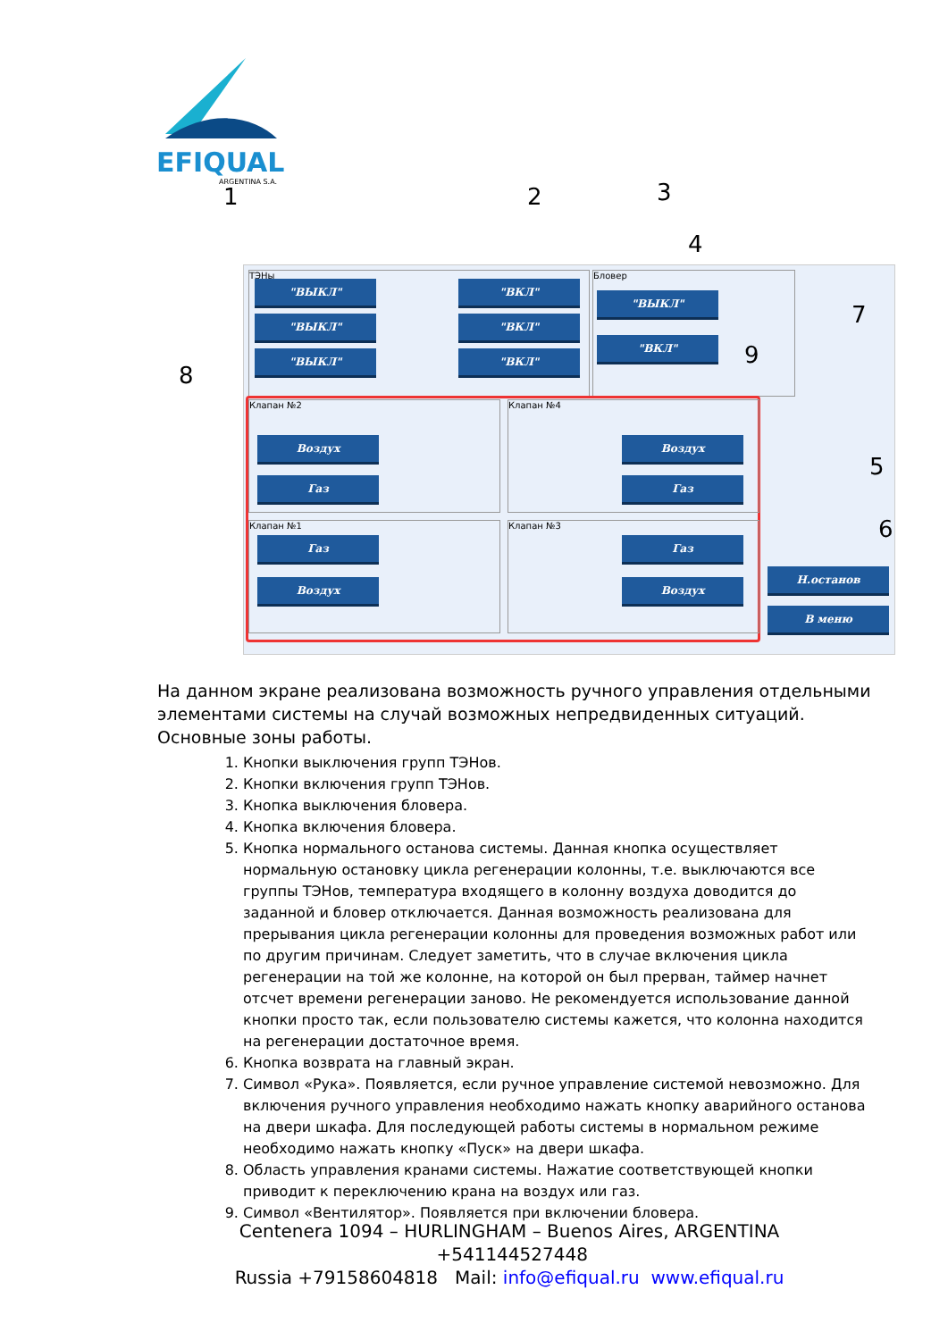EFIQUAL
ARGENTINA S.A.
1 2 3
4
8
ТЭНы
"ВЫКЛ"
"ВЫКЛ"
"ВЫКЛ"
"ВКЛ"
"ВКЛ"
"ВКЛ"
Бловер
"ВЫКЛ"
"ВКЛ" 9
7
Клапан №2 Клапан №4
Клапан №1 Клапан №3
Воздух
Газ
Воздух
Газ
Газ
Воздух
Газ
Воздух
5
6
Н.останов
В меню
На данном экране реализована возможность ручного управления отдельными элементами системы на случай возможных непредвиденных ситуаций.
Основные зоны работы.
1. Кнопки выключения групп ТЭНов.
2. Кнопки включения групп ТЭНов.
3. Кнопка выключения бловера.
4. Кнопка включения бловера.
5. Кнопка нормального останова системы. Данная кнопка осуществляет нормальную остановку цикла регенерации колонны, т.е. выключаются все группы ТЭНов, температура входящего в колонну воздуха доводится до заданной и бловер отключается. Данная возможность реализована для прерывания цикла регенерации колонны для проведения возможных работ или по другим причинам. Следует заметить, что в случае включения цикла регенерации на той же колонне, на которой он был прерван, таймер начнет отсчет времени регенерации заново. Не рекомендуется использование данной кнопки просто так, если пользователю системы кажется, что колонна находится на регенерации достаточное время.
6. Кнопка возврата на главный экран.
7. Символ «Рука». Появляется, если ручное управление системой невозможно. Для включения ручного управления необходимо нажать кнопку аварийного останова на двери шкафа. Для последующей работы системы в нормальном режиме необходимо нажать кнопку «Пуск» на двери шкафа.
8. Область управления кранами системы. Нажатие соответствующей кнопки приводит к переключению крана на воздух или газ.
9. Символ «Вентилятор». Появляется при включении бловера.
Centenera 1094 – HURLINGHAM – Buenos Aires, ARGENTINA +541144527448
Russia +79158604818 Mail: info@efiqual.ru www.efiqual.ru